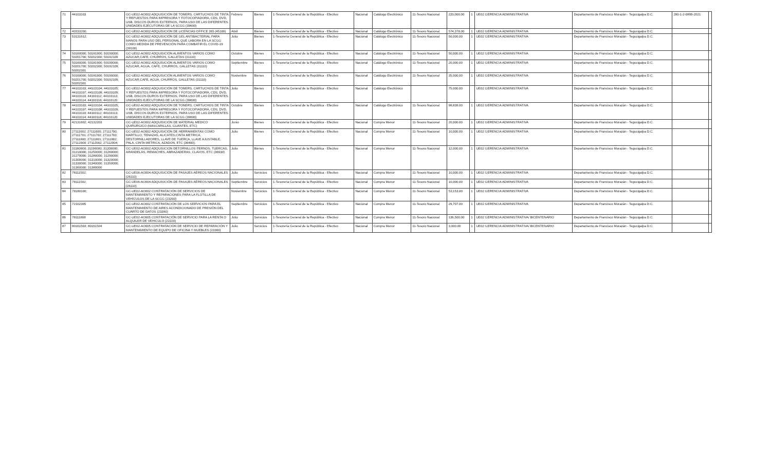| 71 | 44103103 | GC-UE02-AO002 ADQUISICIÓN DE TONERS, CARTUCHOS DE TINTA Y REPUESTOS PARA IMPRESORA Y FOTOCOPIADORA, CDS, DVD, USB, DISCOS DUROS EXTERNOS, PARA USO DE LAS DIFERENTES UNIDADES EJECUTORAS DE LA SCGG (39600) | Febrero | Bienes | 1-Tesorería General de la República - Efectivo | Nacional | Catálogo Electrónico | 11-Tesoro Nacional | 220,000.00 | 1 | UE02 GERENCIA ADMINISTRATIVA | Departamento de Francisco Morazán - Tegucigalpa D.C. | 280-1-2-0899-2021 | |
| 72 | 43233200; | GC-UE02-AO002 ADQUISICIÓN DE LICENCIAS OFFICE 365 (45100) | Abril | Bienes | 1-Tesorería General de la República - Efectivo | Nacional | Catálogo Electrónico | 11-Tesoro Nacional | 574,378.00 | 1 | UE02 GERENCIA ADMINISTRATIVA | Departamento de Francisco Morazán - Tegucigalpa D.C. | | |
| 73 | 53131612; | GC-UE02-AO002 ADQUISICIÓN DE GEL ANTIBACTERIAL PARA MANOS PARA USO DEL PERSONAL QUE LABORA EN LA SCGG COMO MEDIDA DE PREVENCIÓN PARA COMBATIR EL COVID-19 (39100) | Julio | Bienes | 1-Tesorería General de la República - Efectivo | Nacional | Catálogo Electrónico | 11-Tesoro Nacional | 50,000.00 | 1 | UE02 GERENCIA ADMINISTRATIVA | Departamento de Francisco Morazán - Tegucigalpa D.C. | | |
| 74 | 50160000; 50181900; 50190000; 50201700; 50202300; 50192109 | GC-UE02-AO002 ADQUISICIÓN ALIMENTOS VARIOS COMO AZUCAR,CAFE, CHURROS, GALLETAS (31110) | Octubre | Bienes | 1-Tesorería General de la República - Efectivo | Nacional | Catálogo Electrónico | 11-Tesoro Nacional | 50,000.00 | 1 | UE02 GERENCIA ADMINISTRATIVA | Departamento de Francisco Morazán - Tegucigalpa D.C. | | |
| 75 | 50160000; 50181900; 50190000; 50201700; 50202300; 50192109; 50202301 | GC-UE02-AO002 ADQUISICIÓN ALIMENTOS VARIOS COMO AZUCAR, AGUA, CAFE, CHURROS, GALLETAS (31110) | Septiembre | Bienes | 1-Tesorería General de la República - Efectivo | Nacional | Catálogo Electrónico | 11-Tesoro Nacional | 20,000.00 | 1 | UE02 GERENCIA ADMINISTRATIVA | Departamento de Francisco Morazán - Tegucigalpa D.C. | | |
| 76 | 50160000; 50181900; 50190000; 50201700; 50202300; 50192109; 50202301 | GC-UE02-AO002 ADQUISICIÓN ALIMENTOS VARIOS COMO AZUCAR,CAFE, AGUA, CHURROS, GALLETAS (31110) | Noviembre | Bienes | 1-Tesorería General de la República - Efectivo | Nacional | Catálogo Electrónico | 11-Tesoro Nacional | 35,000.00 | 1 | UE02 GERENCIA ADMINISTRATIVA | Departamento de Francisco Morazán - Tegucigalpa D.C. | | |
| 77 | 44103103; 44103104; 44103105; 44103107; 44103108; 44103109; 44103110; 44103112; 44103113; 44103114; 44103116; 44103120 | GC-UE02-AO002 ADQUISICIÓN DE TONERS, CARTUCHOS DE TINTA Y REPUESTOS PARA IMPRESORA Y FOTOCOPIADORA, CDS, DVD, USB, DISCOS DUROS EXTERNOS, PARA USO DE LAS DIFERENTES UNIDADES EJECUTORAS DE LA SCGG (39600) | Julio | Bienes | 1-Tesorería General de la República - Efectivo | Nacional | Catálogo Electrónico | | 75,000.00 | | UE02 GERENCIA ADMINISTRATIVA | Departamento de Francisco Morazán - Tegucigalpa D.C. | | |
| 78 | 44103103; 44103104; 44103105; 44103107; 44103108; 44103109; 44103110; 44103112; 44103113; 44103114; 44103116; 44103120 | GC-UE02-AO002 ADQUISICIÓN DE TONERS, CARTUCHOS DE TINTA Y REPUESTOS PARA IMPRESORA Y FOTOCOPIADORA, CDS, DVD, USB, DISCOS DUROS EXTERNOS, PARA USO DE LAS DIFERENTES UNIDADES EJECUTORAS DE LA SCGG (39600) | Octubre | Bienes | 1-Tesorería General de la República - Efectivo | Nacional | Catálogo Electrónico | 11-Tesoro Nacional | 98,838.00 | 1 | UE02 GERENCIA ADMINISTRATIVA | Departamento de Francisco Morazán - Tegucigalpa D.C. | | |
| 79 | 42131602; 42132203 | GC-UE02-AO002 ADQUISICIÓN DE MATERIAL MEDICO QUIRURGICO (MASCARILLAS, GUANTES, ETC) | Junio | Bienes | 1-Tesorería General de la República - Efectivo | Nacional | Compra Menor | 11-Tesoro Nacional | 20,000.00 | 1 | UE02 GERENCIA ADMINISTRATIVA | Departamento de Francisco Morazán - Tegucigalpa D.C. | | |
| 80 | 27111602; 27111605; 27111700; 27111701; 27111702; 27111703; 27111800; 27111801; 27111802; 27112000; 27112002; 27112004; | GC-UE02-AO002 ADQUISICIÓN DE HERRAMIENTAS COMO MARTILLO, TENAZAS, ALICATES,CINTA METRICA, DESTORNILLADORES, LLAVE DE TUERCA, LLAVE AJUSTABLE, PALA, CINTA METRICA, AZADON, ETC (36400). | Julio | Bienes | 1-Tesorería General de la República - Efectivo | Nacional | Compra Menor | 11-Tesoro Nacional | 10,000.00 | 1 | UE02 GERENCIA ADMINISTRATIVA | Departamento de Francisco Morazán - Tegucigalpa D.C. | | |
| 81 | 31160000; 31190000; 31200000; 31210000; 31250000; 31260000; 31270000; 31280000; 31290000; 31300000; 31310000; 31320000; 31330000; 31340000; 31350000; 31360000; 31380000 | GC-UE02-AO002 ADQUISICION DETORNILLOS PERNOS, TUERCAS, ARANDELAS, REMACHES, ABRAZADERAS, CLAVOS, ETC (36930) | Julio | Bienes | 1-Tesorería General de la República - Efectivo | Nacional | Compra Menor | 11-Tesoro Nacional | 12,000.00 | 1 | UE02 GERENCIA ADMINISTRATIVA | Departamento de Francisco Morazán - Tegucigalpa D.C. | | |
| 82 | 78111502; | GC-UE06-AO004 ADQUISICIÓN DE PASAJES AÉREOS NACIONALES (26110) | Julio | Servicios | 1-Tesorería General de la República - Efectivo | Nacional | Compra Menor | 11-Tesoro Nacional | 10,000.00 | 1 | UE02 GERENCIA ADMINISTRATIVA | Departamento de Francisco Morazán - Tegucigalpa D.C. | | |
| 83 | 78111502; | GC-UE06-AO004 ADQUISICIÓN DE PASAJES AÉREOS NACIONALES (26110) | Septiembre | Servicios | 1-Tesorería General de la República - Efectivo | Nacional | Compra Menor | 11-Tesoro Nacional | 10,000.00 | 1 | UE02 GERENCIA ADMINISTRATIVA | Departamento de Francisco Morazán - Tegucigalpa D.C. | | |
| 84 | 78180100; | GC-UE02-AO002 CONTRATACIÓN DE SERVICIOS DE MANTENIMIENTO Y REPARACIONES PARA LA FLOTILLA DE VEHÍCULOS DE LA SCGG (23200) | Noviembre | Servicios | 1-Tesorería General de la República - Efectivo | Nacional | Compra Menor | 11-Tesoro Nacional | 53,153.00 | 1 | UE02 GERENCIA ADMINISTRATIVA | Departamento de Francisco Morazán - Tegucigalpa D.C. | | |
| 85 | 72102305 | GC-UE02-AO002 CONTRATACIÓN DE LOS SERVICIOS PARA EL MANTENIMIENTO DE AIRES ACONDICIONADO DE PRESIÓN DEL CUARTO DE DATOS (23390) | Septiembre | Servicios | 1-Tesorería General de la República - Efectivo | Nacional | Compra Menor | 11-Tesoro Nacional | 29,707.00 | 1 | UE02 GERENCIA ADMINISTRATIVA | Departamento de Francisco Morazán - Tegucigalpa D.C. | | |
| 86 | 78111808 | GC-UE02-AO005 CONTRATACIÓN DE SERVICIO PARA LA RENTA O ALQUILER DE VEHICULO (22220) | Julio | Servicios | 1-Tesorería General de la República - Efectivo | Nacional | Compra Menor | 11-Tesoro Nacional | 136,500.00 | 1 | UE02 GERENCIA ADMINISTRATIVA/ BICENTENARIO | Departamento de Francisco Morazán - Tegucigalpa D.C. | | |
| 87 | 80161503; 80161504 | GC-UE02-AO005 CONTRATACIÓN DE SERVICIO DE REPARACIÓN Y MANTENIMIENTO DE EQUIPO DE OFICINA Y MUEBLES (23360) | Julio | Servicios | 1-Tesorería General de la República - Efectivo | Nacional | Compra Menor | 11-Tesoro Nacional | 3,000.00 | 1 | UE02 GERENCIA ADMINISTRATIVA/ BICENTENARIO | Departamento de Francisco Morazán - Tegucigalpa D.C. | | |